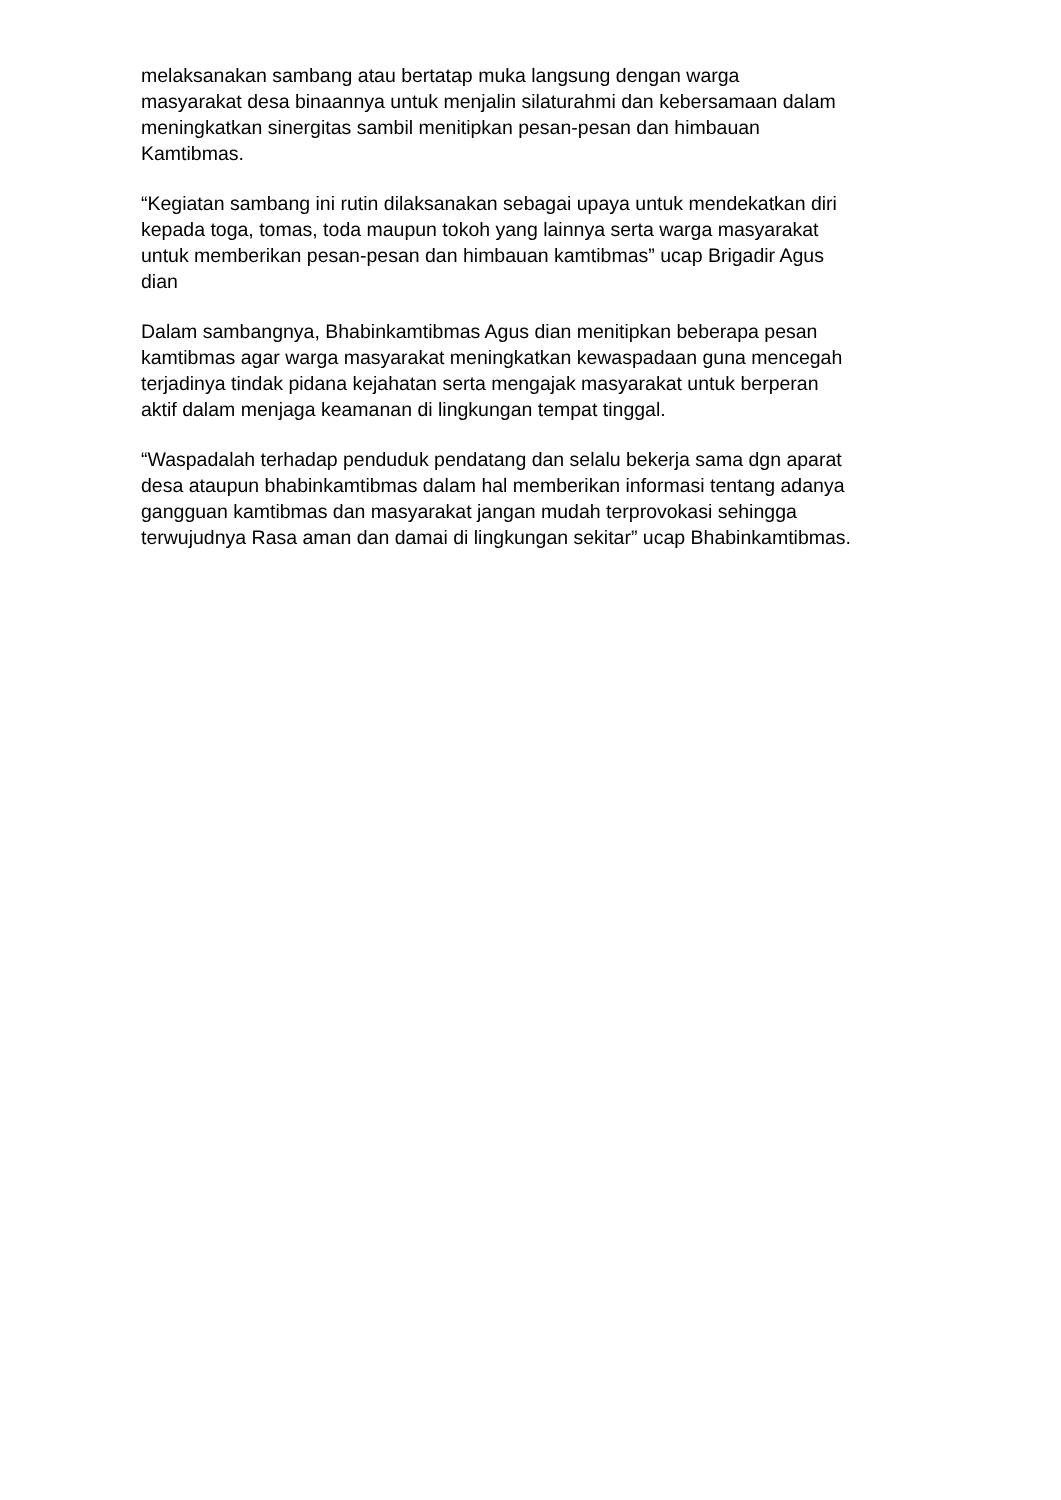melaksanakan sambang atau bertatap muka langsung dengan warga
masyarakat desa binaannya untuk menjalin silaturahmi dan kebersamaan dalam
meningkatkan sinergitas sambil menitipkan pesan-pesan dan himbauan
Kamtibmas.
“Kegiatan sambang ini rutin dilaksanakan sebagai upaya untuk mendekatkan diri
kepada toga, tomas, toda maupun tokoh yang lainnya serta warga masyarakat
untuk memberikan pesan-pesan dan himbauan kamtibmas” ucap Brigadir Agus
dian
Dalam sambangnya, Bhabinkamtibmas Agus dian menitipkan beberapa pesan
kamtibmas agar warga masyarakat meningkatkan kewaspadaan guna mencegah
terjadinya tindak pidana kejahatan serta mengajak masyarakat untuk berperan
aktif dalam menjaga keamanan di lingkungan tempat tinggal.
“Waspadalah terhadap penduduk pendatang dan selalu bekerja sama dgn aparat
desa ataupun bhabinkamtibmas dalam hal memberikan informasi tentang adanya
gangguan kamtibmas dan masyarakat jangan mudah terprovokasi sehingga
terwujudnya Rasa aman dan damai di lingkungan sekitar” ucap Bhabinkamtibmas.